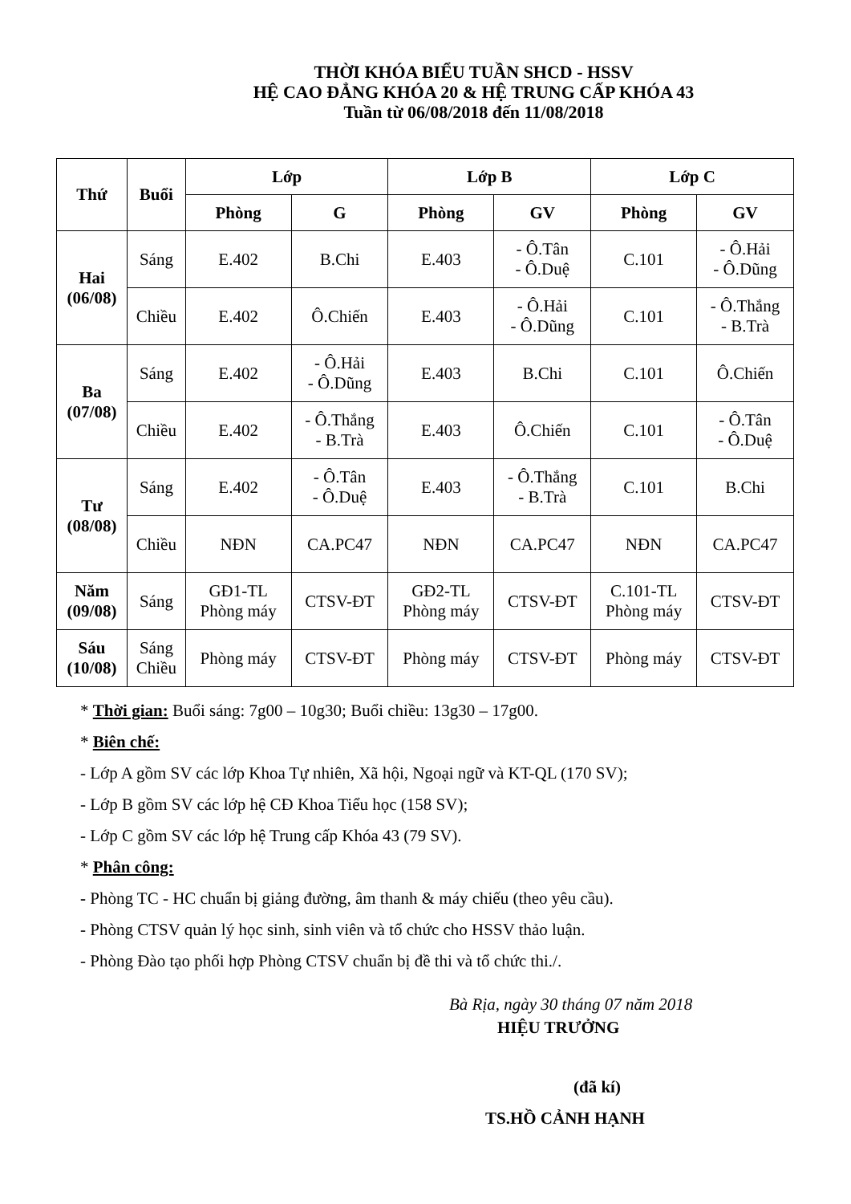THỜI KHÓA BIỂU TUẦN SHCD - HSSV
HỆ CAO ĐẲNG KHÓA 20 & HỆ TRUNG CẤP KHÓA 43
Tuần từ 06/08/2018 đến 11/08/2018
| Thứ | Buổi | Lớp | | Lớp B | | Lớp C | |
| --- | --- | --- | --- | --- | --- | --- | --- |
| | | Phòng | G | Phòng | GV | Phòng | GV |
| Hai (06/08) | Sáng | E.402 | B.Chi | E.403 | - Ô.Tân - Ô.Duệ | C.101 | - Ô.Hải - Ô.Dũng |
| | Chiều | E.402 | Ô.Chiến | E.403 | - Ô.Hải - Ô.Dũng | C.101 | - Ô.Thắng - B.Trà |
| Ba (07/08) | Sáng | E.402 | - Ô.Hải - Ô.Dũng | E.403 | B.Chi | C.101 | Ô.Chiến |
| | Chiều | E.402 | - Ô.Thắng - B.Trà | E.403 | Ô.Chiến | C.101 | - Ô.Tân - Ô.Duệ |
| Tư (08/08) | Sáng | E.402 | - Ô.Tân - Ô.Duệ | E.403 | - Ô.Thắng - B.Trà | C.101 | B.Chi |
| | Chiều | NĐN | CA.PC47 | NĐN | CA.PC47 | NĐN | CA.PC47 |
| Năm (09/08) | Sáng | GĐ1-TL Phòng máy | CTSV-ĐT | GĐ2-TL Phòng máy | CTSV-ĐT | C.101-TL Phòng máy | CTSV-ĐT |
| Sáu (10/08) | Sáng Chiều | Phòng máy | CTSV-ĐT | Phòng máy | CTSV-ĐT | Phòng máy | CTSV-ĐT |
* Thời gian: Buổi sáng: 7g00 – 10g30; Buổi chiều: 13g30 – 17g00.
* Biên chế:
- Lớp A gồm SV các lớp Khoa Tự nhiên, Xã hội, Ngoại ngữ và KT-QL (170 SV);
- Lớp B gồm SV các lớp hệ CĐ Khoa Tiểu học (158 SV);
- Lớp C gồm SV các lớp hệ Trung cấp Khóa 43 (79 SV).
* Phân công:
- Phòng TC - HC chuẩn bị giảng đường, âm thanh & máy chiếu (theo yêu cầu).
- Phòng CTSV quản lý học sinh, sinh viên và tổ chức cho HSSV thảo luận.
- Phòng Đào tạo phối hợp Phòng CTSV chuẩn bị đề thi và tổ chức thi./.
Bà Rịa, ngày 30 tháng 07 năm 2018
HIỆU TRƯỞNG
(đã kí)
TS.HỒ CẢNH HẠNH